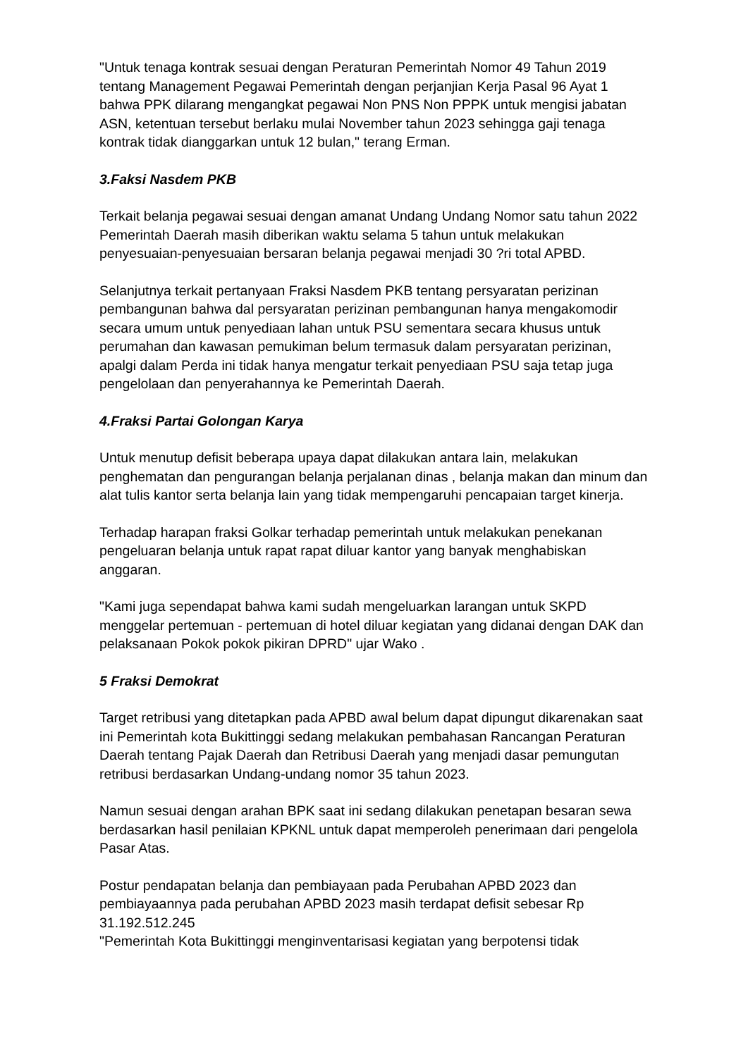"Untuk tenaga kontrak sesuai dengan Peraturan Pemerintah Nomor 49 Tahun 2019 tentang Management Pegawai Pemerintah dengan perjanjian Kerja Pasal 96 Ayat 1 bahwa PPK dilarang mengangkat pegawai Non PNS Non PPPK untuk mengisi jabatan ASN, ketentuan tersebut berlaku mulai November tahun 2023 sehingga gaji tenaga kontrak tidak dianggarkan untuk 12 bulan," terang Erman.
3.Faksi Nasdem PKB
Terkait belanja pegawai sesuai dengan amanat Undang Undang Nomor satu tahun 2022 Pemerintah Daerah masih diberikan waktu selama 5 tahun untuk melakukan penyesuaian-penyesuaian bersaran belanja pegawai menjadi 30 ?ri total APBD.
Selanjutnya terkait pertanyaan Fraksi Nasdem PKB tentang persyaratan perizinan pembangunan bahwa dal persyaratan perizinan pembangunan hanya mengakomodir secara umum untuk penyediaan lahan untuk PSU sementara secara khusus untuk perumahan dan kawasan pemukiman belum termasuk dalam persyaratan perizinan, apalgi dalam Perda ini tidak hanya mengatur terkait penyediaan PSU saja tetap juga pengelolaan dan penyerahannya ke Pemerintah Daerah.
4.Fraksi Partai Golongan Karya
Untuk menutup defisit beberapa upaya dapat dilakukan antara lain, melakukan penghematan dan pengurangan belanja perjalanan dinas , belanja makan dan minum dan alat tulis kantor serta belanja lain yang tidak mempengaruhi pencapaian target kinerja.
Terhadap harapan fraksi Golkar terhadap pemerintah untuk melakukan penekanan pengeluaran belanja untuk rapat rapat diluar kantor yang banyak menghabiskan anggaran.
"Kami juga sependapat bahwa kami sudah mengeluarkan larangan untuk SKPD menggelar pertemuan - pertemuan di hotel diluar kegiatan yang didanai dengan DAK dan pelaksanaan Pokok pokok pikiran DPRD" ujar Wako .
5 Fraksi Demokrat
Target retribusi yang ditetapkan pada APBD awal belum dapat dipungut dikarenakan saat ini Pemerintah kota Bukittinggi sedang melakukan pembahasan Rancangan Peraturan Daerah tentang Pajak Daerah dan Retribusi Daerah yang menjadi dasar pemungutan retribusi berdasarkan Undang-undang nomor 35 tahun 2023.
Namun sesuai dengan arahan BPK saat ini sedang dilakukan penetapan besaran sewa berdasarkan hasil penilaian KPKNL untuk dapat memperoleh penerimaan dari pengelola Pasar Atas.
Postur pendapatan belanja dan pembiayaan pada Perubahan APBD 2023 dan pembiayaannya pada perubahan APBD 2023 masih terdapat defisit sebesar Rp 31.192.512.245
"Pemerintah Kota Bukittinggi menginventarisasi kegiatan yang berpotensi tidak